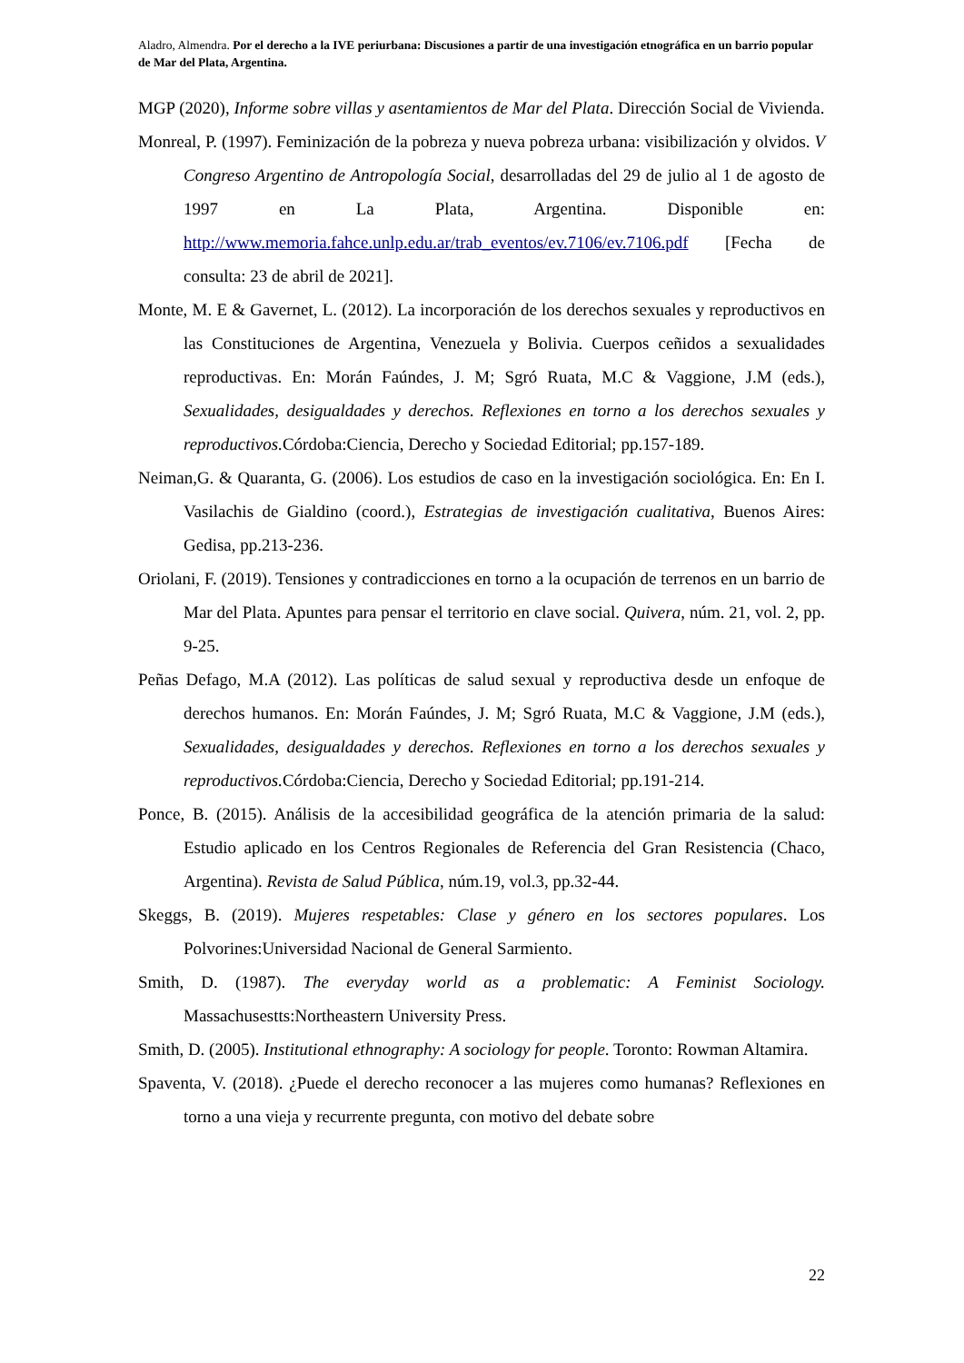Aladro, Almendra. Por el derecho a la IVE periurbana: Discusiones a partir de una investigación etnográfica en un barrio popular de Mar del Plata, Argentina.
MGP (2020), Informe sobre villas y asentamientos de Mar del Plata. Dirección Social de Vivienda.
Monreal, P. (1997). Feminización de la pobreza y nueva pobreza urbana: visibilización y olvidos. V Congreso Argentino de Antropología Social, desarrolladas del 29 de julio al 1 de agosto de 1997 en La Plata, Argentina. Disponible en: http://www.memoria.fahce.unlp.edu.ar/trab_eventos/ev.7106/ev.7106.pdf [Fecha de consulta: 23 de abril de 2021].
Monte, M. E & Gavernet, L. (2012). La incorporación de los derechos sexuales y reproductivos en las Constituciones de Argentina, Venezuela y Bolivia. Cuerpos ceñidos a sexualidades reproductivas. En: Morán Faúndes, J. M; Sgró Ruata, M.C & Vaggione, J.M (eds.), Sexualidades, desigualdades y derechos. Reflexiones en torno a los derechos sexuales y reproductivos. Córdoba:Ciencia, Derecho y Sociedad Editorial; pp.157-189.
Neiman,G. & Quaranta, G. (2006). Los estudios de caso en la investigación sociológica. En: En I. Vasilachis de Gialdino (coord.), Estrategias de investigación cualitativa, Buenos Aires: Gedisa, pp.213-236.
Oriolani, F. (2019). Tensiones y contradicciones en torno a la ocupación de terrenos en un barrio de Mar del Plata. Apuntes para pensar el territorio en clave social. Quivera, núm. 21, vol. 2, pp. 9-25.
Peñas Defago, M.A (2012). Las políticas de salud sexual y reproductiva desde un enfoque de derechos humanos. En: Morán Faúndes, J. M; Sgró Ruata, M.C & Vaggione, J.M (eds.), Sexualidades, desigualdades y derechos. Reflexiones en torno a los derechos sexuales y reproductivos. Córdoba:Ciencia, Derecho y Sociedad Editorial; pp.191-214.
Ponce, B. (2015). Análisis de la accesibilidad geográfica de la atención primaria de la salud: Estudio aplicado en los Centros Regionales de Referencia del Gran Resistencia (Chaco, Argentina). Revista de Salud Pública, núm.19, vol.3, pp.32-44.
Skeggs, B. (2019). Mujeres respetables: Clase y género en los sectores populares. Los Polvorines:Universidad Nacional de General Sarmiento.
Smith, D. (1987). The everyday world as a problematic: A Feminist Sociology. Massachusestts:Northeastern University Press.
Smith, D. (2005). Institutional ethnography: A sociology for people. Toronto: Rowman Altamira.
Spaventa, V. (2018). ¿Puede el derecho reconocer a las mujeres como humanas? Reflexiones en torno a una vieja y recurrente pregunta, con motivo del debate sobre
22